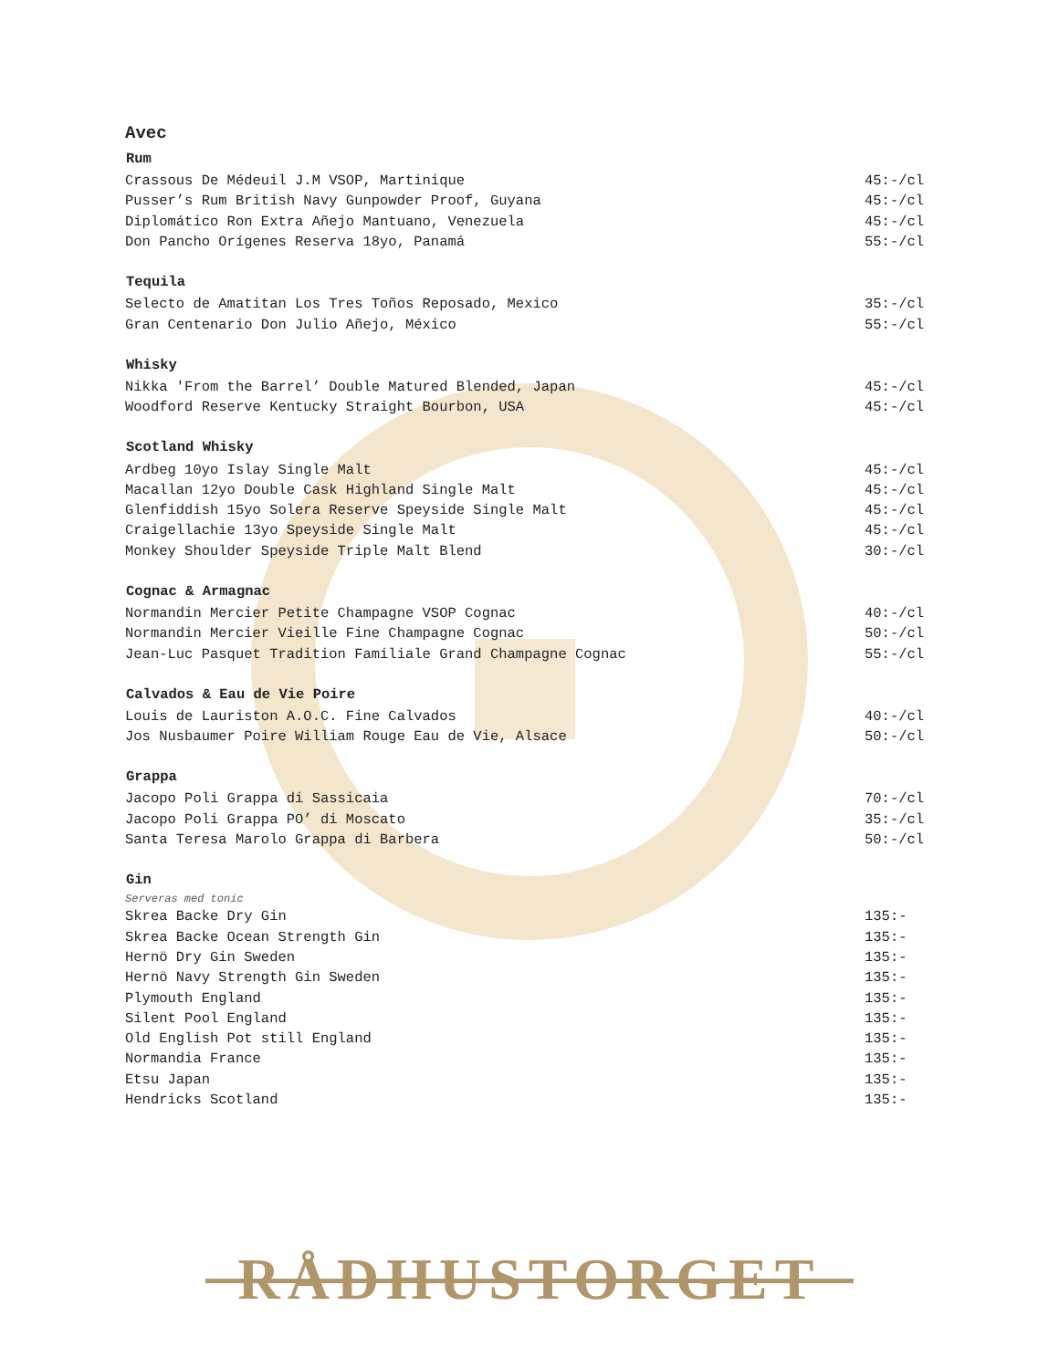Avec
| Rum | |
| --- | --- |
| Crassous De Médeuil J.M VSOP, Martinique | 45:-/cl |
| Pusser’s Rum British Navy Gunpowder Proof, Guyana | 45:-/cl |
| Diplomático Ron Extra Añejo Mantuano, Venezuela | 45:-/cl |
| Don Pancho Orígenes Reserva 18yo, Panamá | 55:-/cl |
| Tequila | |
| --- | --- |
| Selecto de Amatitan Los Tres Toños Reposado, Mexico | 35:-/cl |
| Gran Centenario Don Julio Añejo, México | 55:-/cl |
| Whisky | |
| --- | --- |
| Nikka 'From the Barrel’ Double Matured Blended, Japan | 45:-/cl |
| Woodford Reserve Kentucky Straight Bourbon, USA | 45:-/cl |
| Scotland Whisky | |
| --- | --- |
| Ardbeg 10yo Islay Single Malt | 45:-/cl |
| Macallan 12yo Double Cask Highland Single Malt | 45:-/cl |
| Glenfiddish 15yo Solera Reserve Speyside Single Malt | 45:-/cl |
| Craigellachie 13yo Speyside Single Malt | 45:-/cl |
| Monkey Shoulder Speyside Triple Malt Blend | 30:-/cl |
| Cognac & Armagnac | |
| --- | --- |
| Normandin Mercier Petite Champagne VSOP Cognac | 40:-/cl |
| Normandin Mercier Vieille Fine Champagne Cognac | 50:-/cl |
| Jean-Luc Pasquet Tradition Familiale Grand Champagne Cognac | 55:-/cl |
| Calvados & Eau de Vie Poire | |
| --- | --- |
| Louis de Lauriston A.O.C. Fine Calvados | 40:-/cl |
| Jos Nusbaumer Poire William Rouge Eau de Vie, Alsace | 50:-/cl |
| Grappa | |
| --- | --- |
| Jacopo Poli Grappa di Sassicaia | 70:-/cl |
| Jacopo Poli Grappa PO’ di Moscato | 35:-/cl |
| Santa Teresa Marolo Grappa di Barbera | 50:-/cl |
| Gin | |
| --- | --- |
| Serveras med tonic | |
| Skrea Backe Dry Gin | 135:- |
| Skrea Backe Ocean Strength Gin | 135:- |
| Hernö Dry Gin Sweden | 135:- |
| Hernö Navy Strength Gin Sweden | 135:- |
| Plymouth England | 135:- |
| Silent Pool England | 135:- |
| Old English Pot still England | 135:- |
| Normandia France | 135:- |
| Etsu Japan | 135:- |
| Hendricks Scotland | 135:- |
RÅDHUSTORGET